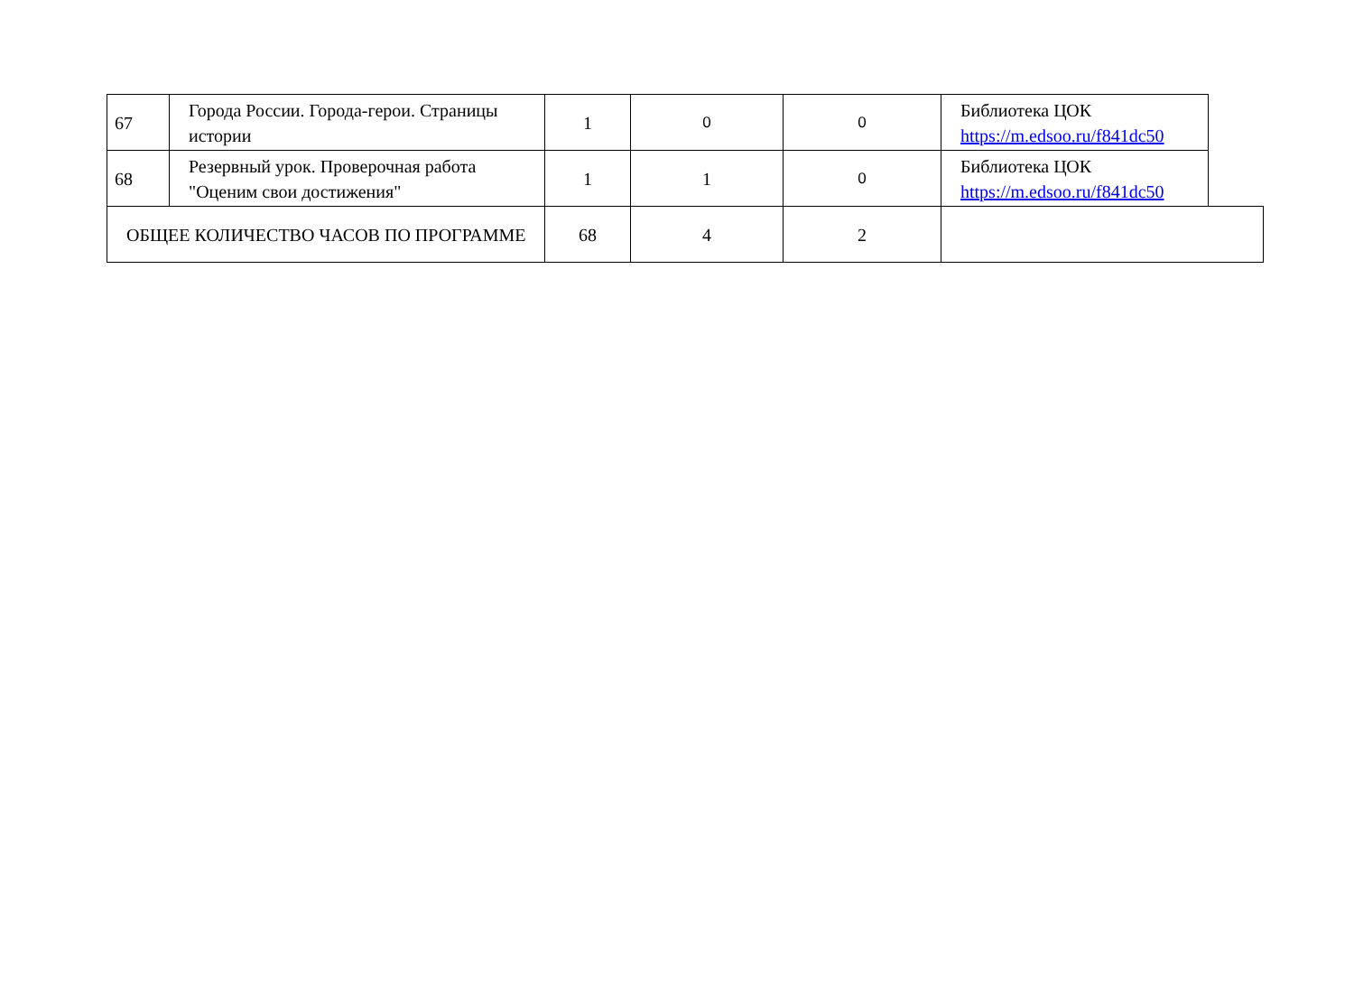| 67 | Города России. Города-герои. Страницы истории | 1 | 0 | 0 | Библиотека ЦОК https://m.edsoo.ru/f841dc50 | |
| 68 | Резервный урок. Проверочная работа "Оценим свои достижения" | 1 | 1 | 0 | Библиотека ЦОК https://m.edsoo.ru/f841dc50 | |
| ОБЩЕЕ КОЛИЧЕСТВО ЧАСОВ ПО ПРОГРАММЕ | | 68 | 4 | 2 | | |